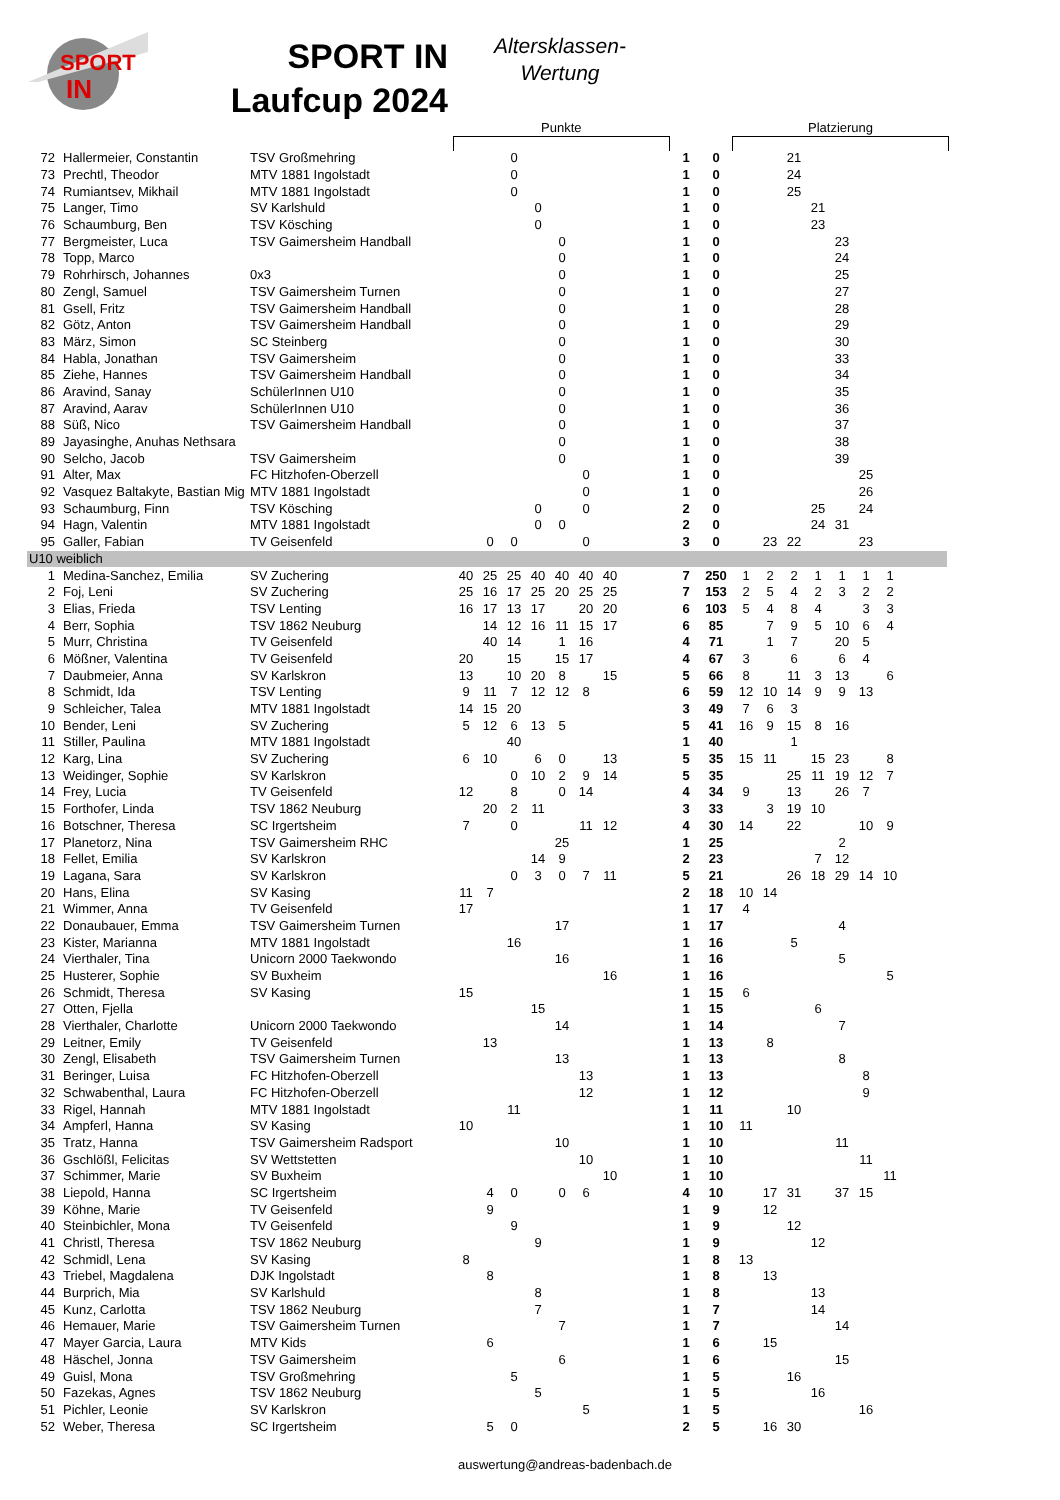SPORT
IN
SPORT IN
Laufcup 2024
Altersklassen-
Wertung
Punkte Platzierung
| 72 | Hallermeier, Constantin | TSV Großmehring | | | 0 | | | | | | 1 | 0 | | | 21 | | | | | |
| 73 | Prechtl, Theodor | MTV 1881 Ingolstadt | | | 0 | | | | | | 1 | 0 | | | 24 | | | | | |
| 74 | Rumiantsev, Mikhail | MTV 1881 Ingolstadt | | | 0 | | | | | | 1 | 0 | | | 25 | | | | | |
| 75 | Langer, Timo | SV Karlshuld | | | | 0 | | | | | 1 | 0 | | | | 21 | | | | |
| 76 | Schaumburg, Ben | TSV Kösching | | | | 0 | | | | | 1 | 0 | | | | 23 | | | | |
| 77 | Bergmeister, Luca | TSV Gaimersheim Handball | | | | | 0 | | | | 1 | 0 | | | | | 23 | | | |
| 78 | Topp, Marco | | | | | | 0 | | | | 1 | 0 | | | | | 24 | | | |
| 79 | Rohrhirsch, Johannes | 0x3 | | | | | 0 | | | | 1 | 0 | | | | | 25 | | | |
| 80 | Zengl, Samuel | TSV Gaimersheim Turnen | | | | | 0 | | | | 1 | 0 | | | | | 27 | | | |
| 81 | Gsell, Fritz | TSV Gaimersheim Handball | | | | | 0 | | | | 1 | 0 | | | | | 28 | | | |
| 82 | Götz, Anton | TSV Gaimersheim Handball | | | | | 0 | | | | 1 | 0 | | | | | 29 | | | |
| 83 | März, Simon | SC Steinberg | | | | | 0 | | | | 1 | 0 | | | | | 30 | | | |
| 84 | Habla, Jonathan | TSV Gaimersheim | | | | | 0 | | | | 1 | 0 | | | | | 33 | | | |
| 85 | Ziehe, Hannes | TSV Gaimersheim Handball | | | | | 0 | | | | 1 | 0 | | | | | 34 | | | |
| 86 | Aravind, Sanay | SchülerInnen U10 | | | | | 0 | | | | 1 | 0 | | | | | 35 | | | |
| 87 | Aravind, Aarav | SchülerInnen U10 | | | | | 0 | | | | 1 | 0 | | | | | 36 | | | |
| 88 | Süß, Nico | TSV Gaimersheim Handball | | | | | 0 | | | | 1 | 0 | | | | | 37 | | | |
| 89 | Jayasinghe, Anuhas Nethsara | | | | | | 0 | | | | 1 | 0 | | | | | 38 | | | |
| 90 | Selcho, Jacob | TSV Gaimersheim | | | | | 0 | | | | 1 | 0 | | | | | 39 | | | |
| 91 | Alter, Max | FC Hitzhofen-Oberzell | | | | | | 0 | | | 1 | 0 | | | | | | 25 | | |
| 92 | Vasquez Baltakyte, Bastian Mig | MTV 1881 Ingolstadt | | | | | | 0 | | | 1 | 0 | | | | | | 26 | | |
| 93 | Schaumburg, Finn | TSV Kösching | | | | 0 | | 0 | | | 2 | 0 | | | | 25 | | 24 | | |
| 94 | Hagn, Valentin | MTV 1881 Ingolstadt | | | | 0 | 0 | | | | 2 | 0 | | | | 24 | 31 | | | |
| 95 | Galler, Fabian | TV Geisenfeld | | 0 | 0 | | | 0 | | | 3 | 0 | | 23 | 22 | | | 23 | | |
| U10 weiblich | | | | | | | | | | | | | | | | | | | | |
| 1 | Medina-Sanchez, Emilia | SV Zuchering | 40 | 25 | 25 | 40 | 40 | 40 | 40 | | 7 | 250 | 1 | 2 | 2 | 1 | 1 | 1 | 1 | |
| 2 | Foj, Leni | SV Zuchering | 25 | 16 | 17 | 25 | 20 | 25 | 25 | | 7 | 153 | 2 | 5 | 4 | 2 | 3 | 2 | 2 | |
| 3 | Elias, Frieda | TSV Lenting | 16 | 17 | 13 | 17 | | 20 | 20 | | 6 | 103 | 5 | 4 | 8 | 4 | | 3 | 3 | |
| 4 | Berr, Sophia | TSV 1862 Neuburg | | 14 | 12 | 16 | 11 | 15 | 17 | | 6 | 85 | | 7 | 9 | 5 | 10 | 6 | 4 | |
| 5 | Murr, Christina | TV Geisenfeld | | 40 | 14 | | 1 | 16 | | | 4 | 71 | | 1 | 7 | | 20 | 5 | | |
| 6 | Mößner, Valentina | TV Geisenfeld | 20 | | 15 | | 15 | 17 | | | 4 | 67 | 3 | | 6 | | 6 | 4 | | |
| 7 | Daubmeier, Anna | SV Karlskron | 13 | | 10 | 20 | 8 | | 15 | | 5 | 66 | 8 | | 11 | 3 | 13 | | 6 | |
| 8 | Schmidt, Ida | TSV Lenting | 9 | 11 | 7 | 12 | 12 | 8 | | | 6 | 59 | 12 | 10 | 14 | 9 | 9 | 13 | | |
| 9 | Schleicher, Talea | MTV 1881 Ingolstadt | 14 | 15 | 20 | | | | | | 3 | 49 | 7 | 6 | 3 | | | | | |
| 10 | Bender, Leni | SV Zuchering | 5 | 12 | 6 | 13 | 5 | | | | 5 | 41 | 16 | 9 | 15 | 8 | 16 | | | |
| 11 | Stiller, Paulina | MTV 1881 Ingolstadt | | | 40 | | | | | | 1 | 40 | | | 1 | | | | | |
| 12 | Karg, Lina | SV Zuchering | 6 | 10 | | 6 | 0 | | 13 | | 5 | 35 | 15 | 11 | | 15 | 23 | | 8 | |
| 13 | Weidinger, Sophie | SV Karlskron | | | 0 | 10 | 2 | 9 | 14 | | 5 | 35 | | | 25 | 11 | 19 | 12 | 7 | |
| 14 | Frey, Lucia | TV Geisenfeld | 12 | | 8 | | 0 | 14 | | | 4 | 34 | 9 | | 13 | | 26 | 7 | | |
| 15 | Forthofer, Linda | TSV 1862 Neuburg | | 20 | 2 | 11 | | | | | 3 | 33 | | 3 | 19 | 10 | | | | |
| 16 | Botschner, Theresa | SC Irgertsheim | 7 | | 0 | | | 11 | 12 | | 4 | 30 | 14 | | 22 | | | 10 | 9 | |
| 17 | Planetorz, Nina | TSV Gaimersheim RHC | | | | | 25 | | | | 1 | 25 | | | | | 2 | | | |
| 18 | Fellet, Emilia | SV Karlskron | | | | 14 | 9 | | | | 2 | 23 | | | | 7 | 12 | | | |
| 19 | Lagana, Sara | SV Karlskron | | | 0 | 3 | 0 | 7 | 11 | | 5 | 21 | | | 26 | 18 | 29 | 14 | 10 | |
| 20 | Hans, Elina | SV Kasing | 11 | 7 | | | | | | | 2 | 18 | 10 | 14 | | | | | | |
| 21 | Wimmer, Anna | TV Geisenfeld | 17 | | | | | | | | 1 | 17 | 4 | | | | | | | |
| 22 | Donaubauer, Emma | TSV Gaimersheim Turnen | | | | | 17 | | | | 1 | 17 | | | | | 4 | | | |
| 23 | Kister, Marianna | MTV 1881 Ingolstadt | | | 16 | | | | | | 1 | 16 | | | 5 | | | | | |
| 24 | Vierthaler, Tina | Unicorn 2000 Taekwondo | | | | | 16 | | | | 1 | 16 | | | | | 5 | | | |
| 25 | Husterer, Sophie | SV Buxheim | | | | | | | 16 | | 1 | 16 | | | | | | | 5 | |
| 26 | Schmidt, Theresa | SV Kasing | 15 | | | | | | | | 1 | 15 | 6 | | | | | | | |
| 27 | Otten, Fjella | | | | | 15 | | | | | 1 | 15 | | | | 6 | | | | |
| 28 | Vierthaler, Charlotte | Unicorn 2000 Taekwondo | | | | | 14 | | | | 1 | 14 | | | | | 7 | | | |
| 29 | Leitner, Emily | TV Geisenfeld | | 13 | | | | | | | 1 | 13 | | 8 | | | | | | |
| 30 | Zengl, Elisabeth | TSV Gaimersheim Turnen | | | | | 13 | | | | 1 | 13 | | | | | 8 | | | |
| 31 | Beringer, Luisa | FC Hitzhofen-Oberzell | | | | | | 13 | | | 1 | 13 | | | | | | 8 | | |
| 32 | Schwabenthal, Laura | FC Hitzhofen-Oberzell | | | | | | 12 | | | 1 | 12 | | | | | | 9 | | |
| 33 | Rigel, Hannah | MTV 1881 Ingolstadt | | | 11 | | | | | | 1 | 11 | | | 10 | | | | | |
| 34 | Ampferl, Hanna | SV Kasing | 10 | | | | | | | | 1 | 10 | 11 | | | | | | | |
| 35 | Tratz, Hanna | TSV Gaimersheim Radsport | | | | | 10 | | | | 1 | 10 | | | | | 11 | | | |
| 36 | Gschlößl, Felicitas | SV Wettstetten | | | | | | 10 | | | 1 | 10 | | | | | | 11 | | |
| 37 | Schimmer, Marie | SV Buxheim | | | | | | | 10 | | 1 | 10 | | | | | | | 11 | |
| 38 | Liepold, Hanna | SC Irgertsheim | | 4 | 0 | | 0 | 6 | | | 4 | 10 | | 17 | 31 | | 37 | 15 | | |
| 39 | Köhne, Marie | TV Geisenfeld | | 9 | | | | | | | 1 | 9 | | 12 | | | | | | |
| 40 | Steinbichler, Mona | TV Geisenfeld | | | 9 | | | | | | 1 | 9 | | | 12 | | | | | |
| 41 | Christl, Theresa | TSV 1862 Neuburg | | | | 9 | | | | | 1 | 9 | | | | 12 | | | | |
| 42 | Schmidl, Lena | SV Kasing | 8 | | | | | | | | 1 | 8 | 13 | | | | | | | |
| 43 | Triebel, Magdalena | DJK Ingolstadt | | 8 | | | | | | | 1 | 8 | | 13 | | | | | | |
| 44 | Burprich, Mia | SV Karlshuld | | | | 8 | | | | | 1 | 8 | | | | 13 | | | | |
| 45 | Kunz, Carlotta | TSV 1862 Neuburg | | | | 7 | | | | | 1 | 7 | | | | 14 | | | | |
| 46 | Hemauer, Marie | TSV Gaimersheim Turnen | | | | | 7 | | | | 1 | 7 | | | | | 14 | | | |
| 47 | Mayer Garcia, Laura | MTV Kids | | 6 | | | | | | | 1 | 6 | | 15 | | | | | | |
| 48 | Häschel, Jonna | TSV Gaimersheim | | | | | 6 | | | | 1 | 6 | | | | | 15 | | | |
| 49 | Guisl, Mona | TSV Großmehring | | | 5 | | | | | | 1 | 5 | | | 16 | | | | | |
| 50 | Fazekas, Agnes | TSV 1862 Neuburg | | | | 5 | | | | | 1 | 5 | | | | 16 | | | | |
| 51 | Pichler, Leonie | SV Karlskron | | | | | | 5 | | | 1 | 5 | | | | | | 16 | | |
| 52 | Weber, Theresa | SC Irgertsheim | | 5 | 0 | | | | | | 2 | 5 | | 16 | 30 | | | | | |
auswertung@andreas-badenbach.de